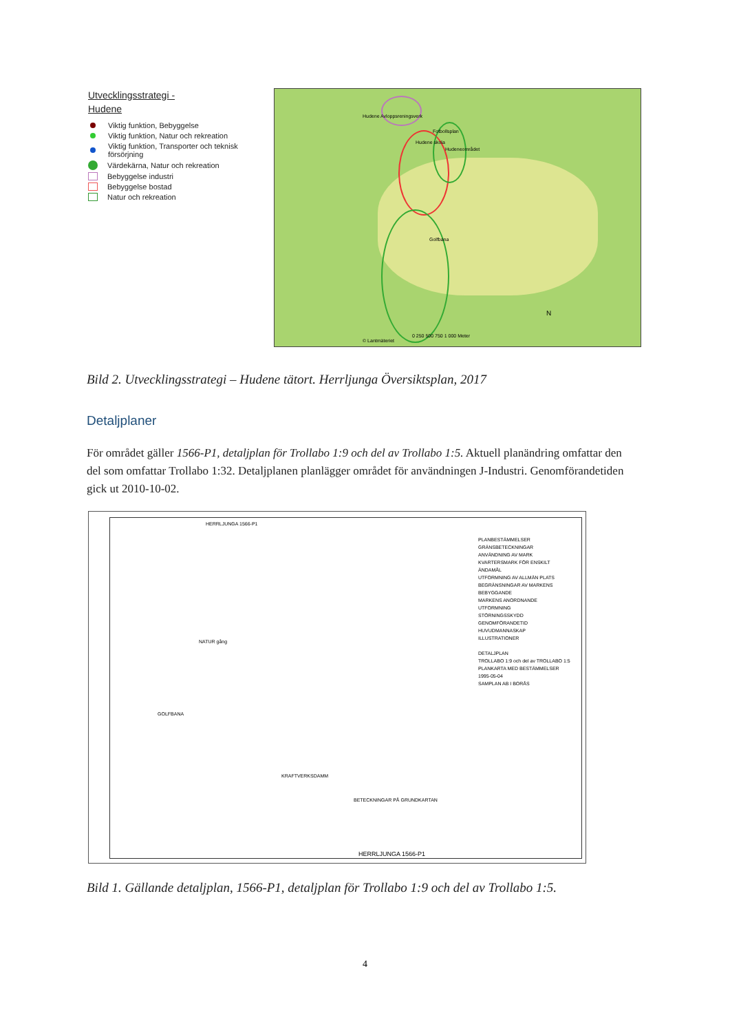Utvecklingsstrategi -
Hudene
Viktig funktion, Bebyggelse
Viktig funktion, Natur och rekreation
Viktig funktion, Transporter och teknisk försörjning
Värdekärna, Natur och rekreation
Bebyggelse industri
Bebyggelse bostad
Natur och rekreation
Hudene Avloppsreningsverk
Hudene skola
Fotbollsplan
Hudeneområdet
Golfbana
© Lantmäteriet
0 250 500 750 1 000 Meter
N
Bild 2. Utvecklingsstrategi – Hudene tätort. Herrljunga Översiktsplan, 2017
Detaljplaner
För området gäller 1566-P1, detaljplan för Trollabo 1:9 och del av Trollabo 1:5. Aktuell planändring omfattar den del som omfattar Trollabo 1:32. Detaljplanen planlägger området för användningen J-Industri. Genomförandetiden gick ut 2010-10-02.
HERRLJUNGA 1566-P1
NATUR gång
GOLFBANA
KRAFTVERKSDAMM
PLANBESTÄMMELSER
GRÄNSBETECKNINGAR
ANVÄNDNING AV MARK
KVARTERSMARK FÖR ENSKILT ÄNDAMÅL
UTFORMNING AV ALLMÄN PLATS
BEGRÄNSNINGAR AV MARKENS BEBYGGANDE
MARKENS ANORDNANDE
UTFORMNING
STÖRNINGSSKYDD
GENOMFÖRANDETID
HUVUDMANNASKAP
ILLUSTRATIONER
DETALJPLAN
TROLLABO 1:9 och del av TROLLABO 1:5
PLANKARTA MED BESTÄMMELSER
1995-05-04
SAMPLAN AB I BORÅS
BETECKNINGAR PÅ GRUNDKARTAN
HERRLJUNGA 1566-P1
Bild 1. Gällande detaljplan, 1566-P1, detaljplan för Trollabo 1:9 och del av Trollabo 1:5.
4